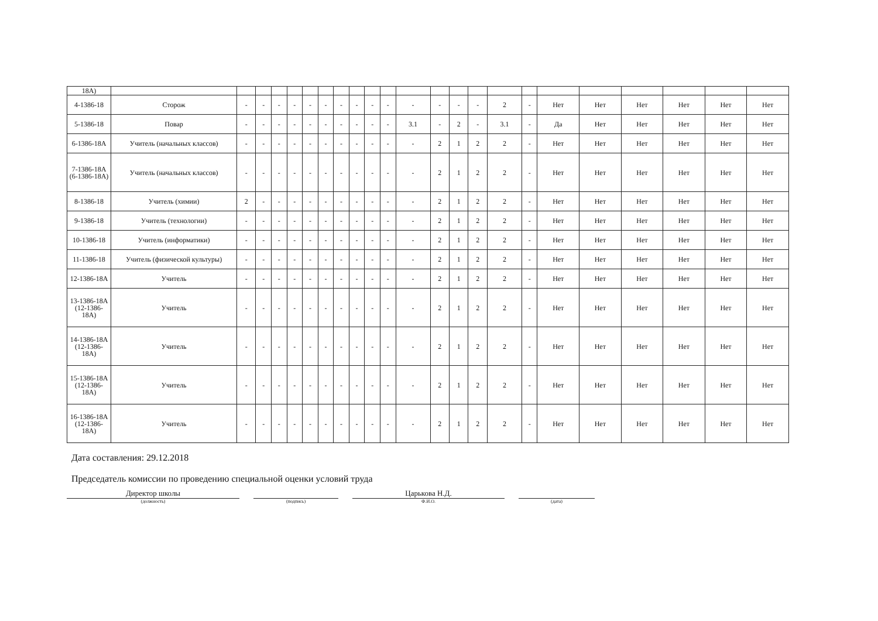| 18A) | | | | | | | | | | | | | | | | | | | | | | | |
| 4-1386-18 | Сторож | - | - | - | - | - | - | - | - | - | - | - | - | - | - | 2 | - | Нет | Нет | Нет | Нет | Нет | Нет |
| 5-1386-18 | Повар | - | - | - | - | - | - | - | - | - | - | 3.1 | - | 2 | - | 3.1 | - | Да | Нет | Нет | Нет | Нет | Нет |
| 6-1386-18A | Учитель (начальных классов) | - | - | - | - | - | - | - | - | - | - | - | 2 | 1 | 2 | 2 | - | Нет | Нет | Нет | Нет | Нет | Нет |
| 7-1386-18A (6-1386-18A) | Учитель (начальных классов) | - | - | - | - | - | - | - | - | - | - | - | 2 | 1 | 2 | 2 | - | Нет | Нет | Нет | Нет | Нет | Нет |
| 8-1386-18 | Учитель (химии) | 2 | - | - | - | - | - | - | - | - | - | - | 2 | 1 | 2 | 2 | - | Нет | Нет | Нет | Нет | Нет | Нет |
| 9-1386-18 | Учитель (технологии) | - | - | - | - | - | - | - | - | - | - | - | 2 | 1 | 2 | 2 | - | Нет | Нет | Нет | Нет | Нет | Нет |
| 10-1386-18 | Учитель (информатики) | - | - | - | - | - | - | - | - | - | - | - | 2 | 1 | 2 | 2 | - | Нет | Нет | Нет | Нет | Нет | Нет |
| 11-1386-18 | Учитель (физической культуры) | - | - | - | - | - | - | - | - | - | - | - | 2 | 1 | 2 | 2 | - | Нет | Нет | Нет | Нет | Нет | Нет |
| 12-1386-18A | Учитель | - | - | - | - | - | - | - | - | - | - | - | 2 | 1 | 2 | 2 | - | Нет | Нет | Нет | Нет | Нет | Нет |
| 13-1386-18A (12-1386-18A) | Учитель | - | - | - | - | - | - | - | - | - | - | - | 2 | 1 | 2 | 2 | - | Нет | Нет | Нет | Нет | Нет | Нет |
| 14-1386-18A (12-1386-18A) | Учитель | - | - | - | - | - | - | - | - | - | - | - | 2 | 1 | 2 | 2 | - | Нет | Нет | Нет | Нет | Нет | Нет |
| 15-1386-18A (12-1386-18A) | Учитель | - | - | - | - | - | - | - | - | - | - | - | 2 | 1 | 2 | 2 | - | Нет | Нет | Нет | Нет | Нет | Нет |
| 16-1386-18A (12-1386-18A) | Учитель | - | - | - | - | - | - | - | - | - | - | - | 2 | 1 | 2 | 2 | - | Нет | Нет | Нет | Нет | Нет | Нет |
Дата составления: 29.12.2018
Председатель комиссии по проведению специальной оценки условий труда
Директор школы Царькова Н.Д.
(должность) (подпись) Ф.И.О. (дата)